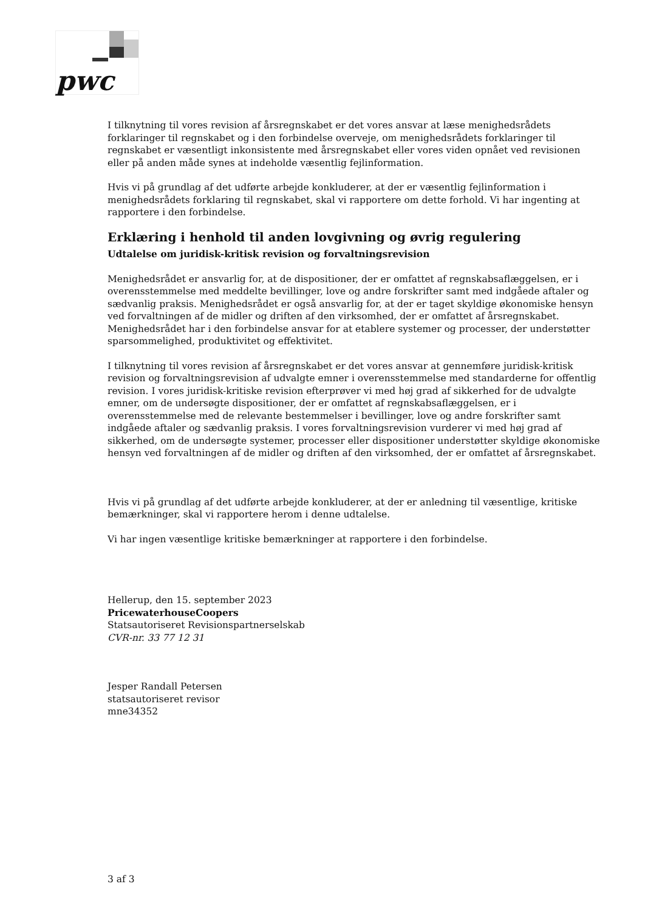pwc
I tilknytning til vores revision af årsregnskabet er det vores ansvar at læse menighedsrådets forklaringer til regnskabet og i den forbindelse overveje, om menighedsrådets forklaringer til regnskabet er væsentligt inkonsistente med årsregnskabet eller vores viden opnået ved revisionen eller på anden måde synes at indeholde væsentlig fejlinformation.
Hvis vi på grundlag af det udførte arbejde konkluderer, at der er væsentlig fejlinformation i menighedsrådets forklaring til regnskabet, skal vi rapportere om dette forhold. Vi har ingenting at rapportere i den forbindelse.
Erklæring i henhold til anden lovgivning og øvrig regulering
Udtalelse om juridisk-kritisk revision og forvaltningsrevision
Menighedsrådet er ansvarlig for, at de dispositioner, der er omfattet af regnskabsaflæggelsen, er i overensstemmelse med meddelte bevillinger, love og andre forskrifter samt med indgåede aftaler og sædvanlig praksis. Menighedsrådet er også ansvarlig for, at der er taget skyldige økonomiske hensyn ved forvaltningen af de midler og driften af den virksomhed, der er omfattet af årsregnskabet. Menighedsrådet har i den forbindelse ansvar for at etablere systemer og processer, der understøtter sparsommelighed, produktivitet og effektivitet.
I tilknytning til vores revision af årsregnskabet er det vores ansvar at gennemføre juridisk-kritisk revision og forvaltningsrevision af udvalgte emner i overensstemmelse med standarderne for offentlig revision. I vores juridisk-kritiske revision efterprøver vi med høj grad af sikkerhed for de udvalgte emner, om de undersøgte dispositioner, der er omfattet af regnskabsaflæggelsen, er i overensstemmelse med de relevante bestemmelser i bevillinger, love og andre forskrifter samt indgåede aftaler og sædvanlig praksis. I vores forvaltningsrevision vurderer vi med høj grad af sikkerhed, om de undersøgte systemer, processer eller dispositioner understøtter skyldige økonomiske hensyn ved forvaltningen af de midler og driften af den virksomhed, der er omfattet af årsregnskabet.
Hvis vi på grundlag af det udførte arbejde konkluderer, at der er anledning til væsentlige, kritiske bemærkninger, skal vi rapportere herom i denne udtalelse.
Vi har ingen væsentlige kritiske bemærkninger at rapportere i den forbindelse.
Hellerup, den 15. september 2023
PricewaterhouseCoopers
Statsautoriseret Revisionspartnerselskab
CVR-nr. 33 77 12 31
Jesper Randall Petersen
statsautoriseret revisor
mne34352
3 af 3